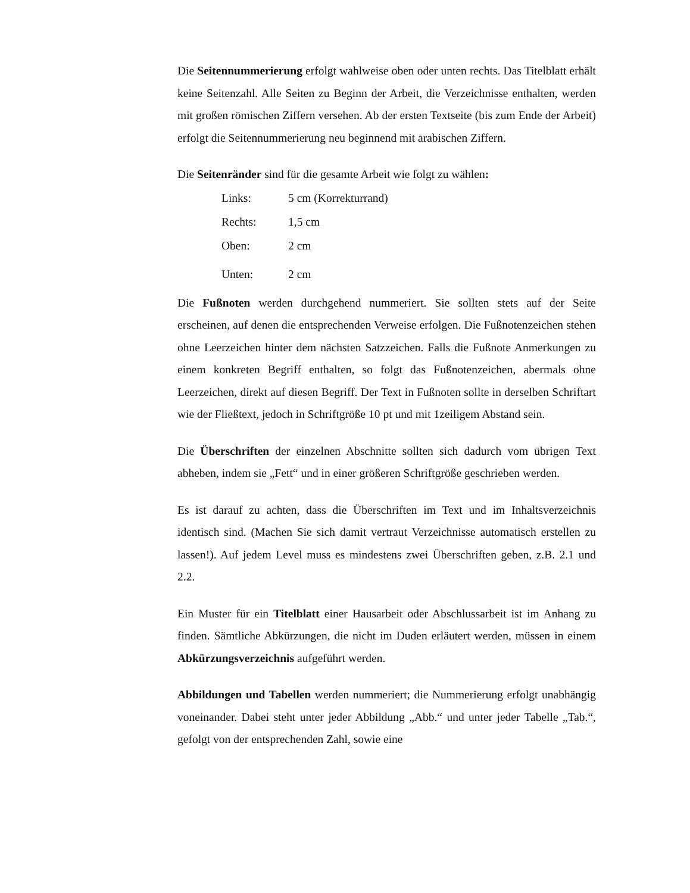Die Seitennummerierung erfolgt wahlweise oben oder unten rechts. Das Titelblatt erhält keine Seitenzahl. Alle Seiten zu Beginn der Arbeit, die Verzeichnisse enthalten, werden mit großen römischen Ziffern versehen. Ab der ersten Textseite (bis zum Ende der Arbeit) erfolgt die Seitennummerierung neu beginnend mit arabischen Ziffern.
Die Seitenränder sind für die gesamte Arbeit wie folgt zu wählen:
| Links: | 5 cm (Korrekturrand) |
| Rechts: | 1,5 cm |
| Oben: | 2 cm |
| Unten: | 2 cm |
Die Fußnoten werden durchgehend nummeriert. Sie sollten stets auf der Seite erscheinen, auf denen die entsprechenden Verweise erfolgen. Die Fußnotenzeichen stehen ohne Leerzeichen hinter dem nächsten Satzzeichen. Falls die Fußnote Anmerkungen zu einem konkreten Begriff enthalten, so folgt das Fußnotenzeichen, abermals ohne Leerzeichen, direkt auf diesen Begriff. Der Text in Fußnoten sollte in derselben Schriftart wie der Fließtext, jedoch in Schriftgröße 10 pt und mit 1zeiligem Abstand sein.
Die Überschriften der einzelnen Abschnitte sollten sich dadurch vom übrigen Text abheben, indem sie „Fett“ und in einer größeren Schriftgröße geschrieben werden.
Es ist darauf zu achten, dass die Überschriften im Text und im Inhaltsverzeichnis identisch sind. (Machen Sie sich damit vertraut Verzeichnisse automatisch erstellen zu lassen!). Auf jedem Level muss es mindestens zwei Überschriften geben, z.B. 2.1 und 2.2.
Ein Muster für ein Titelblatt einer Hausarbeit oder Abschlussarbeit ist im Anhang zu finden. Sämtliche Abkürzungen, die nicht im Duden erläutert werden, müssen in einem Abkürzungsverzeichnis aufgeführt werden.
Abbildungen und Tabellen werden nummeriert; die Nummerierung erfolgt unabhängig voneinander. Dabei steht unter jeder Abbildung „Abb.“ und unter jeder Tabelle „Tab.“, gefolgt von der entsprechenden Zahl, sowie eine